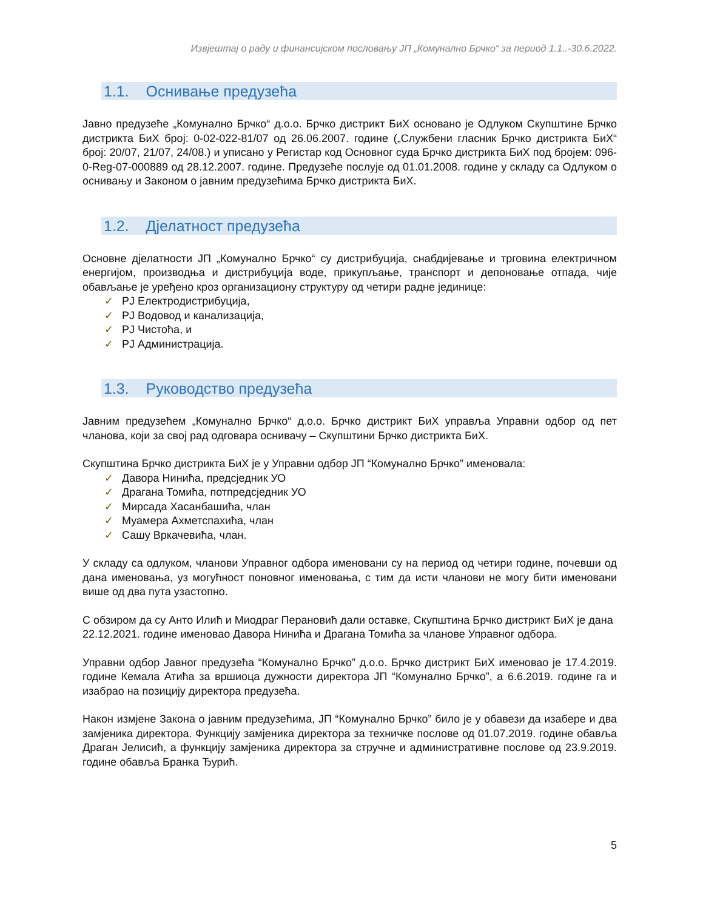Извјештај о раду и финансијском пословању ЈП „Комунално Брчко“ за период 1.1..-30.6.2022.
1.1. Оснивање предузећа
Јавно предузеће „Комунално Брчко“ д.о.о. Брчко дистрикт БиХ основано је Одлуком Скупштине Брчко дистрикта БиХ број: 0-02-022-81/07 од 26.06.2007. године („Службени гласник Брчко дистрикта БиХ“ број: 20/07, 21/07, 24/08.) и уписано у Регистар код Основног суда Брчко дистрикта БиХ под бројем: 096-0-Reg-07-000889 од 28.12.2007. године. Предузеће послује од 01.01.2008. године у складу са Одлуком о оснивању и Законом о јавним предузећима Брчко дистрикта БиХ.
1.2. Дјелатност предузећа
Основне дјелатности ЈП „Комунално Брчко“ су дистрибуција, снабдијевање и трговина електричном енергијом, производња и дистрибуција воде, прикупљање, транспорт и депоновање отпада, чије обављање је уређено кроз организациону структуру од четири радне јединице:
✓ РЈ Електродистрибуција,
✓ РЈ Водовод и канализација,
✓ РЈ Чистоћа, и
✓ РЈ Администрација.
1.3. Руководство предузећа
Јавним предузећем „Комунално Брчко“ д.о.о. Брчко дистрикт БиХ управља Управни одбор од пет чланова, који за свој рад одговара оснивачу – Скупштини Брчко дистрикта БиХ.
Скупштина Брчко дистрикта БиХ је у Управни одбор ЈП “Комунално Брчко” именовала:
✓ Давора Нинића, предсједник УО
✓ Драгана Томића, потпредсједник УО
✓ Мирсада Хасанбашића, члан
✓ Муамера Ахметспахића, члан
✓ Сашу Вркачевића, члан.
У складу са одлуком, чланови Управног одбора именовани су на период од четири године, почевши од дана именовања, уз могућност поновног именовања, с тим да исти чланови не могу бити именовани више од два пута узастопно.
С обзиром да су Анто Илић и Миодраг Перановић дали оставке, Скупштина Брчко дистрикт БиХ је дана 22.12.2021. године именовао Давора Нинића и Драгана Томића за чланове Управног одбора.
Управни одбор Јавног предузећа “Комунално Брчко” д.о.о. Брчко дистрикт БиХ именовао је 17.4.2019. године Кемала Атића за вршиоца дужности директора ЈП “Комунално Брчко”, а 6.6.2019. године га и изабрао на позицију директора предузећа.
Након измјене Закона о јавним предузећима, ЈП “Комунално Брчко” било је у обавези да изабере и два замјеника директора. Функцију замјеника директора за техничке послове од 01.07.2019. године обавља Драган Јелисић, а функцију замјеника директора за стручне и административне послове од 23.9.2019. године обавља Бранка Ђурић.
5